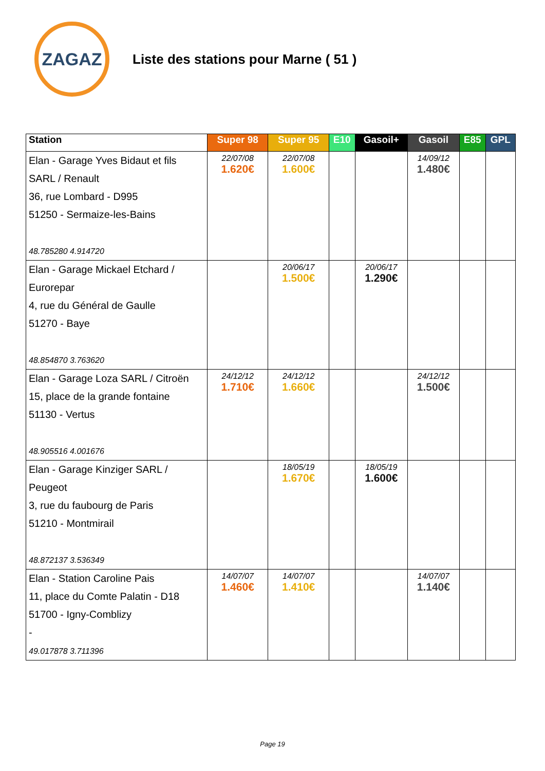ZAGAZ
Liste des stations pour Marne ( 51 )
| Station | Super 98 | Super 95 | E10 | Gasoil+ | Gasoil | E85 | GPL |
| --- | --- | --- | --- | --- | --- | --- | --- |
| Elan - Garage Yves Bidaut et fils SARL / Renault 36, rue Lombard - D995 51250 - Sermaize-les-Bains 48.785280 4.914720 | 22/07/08 1.620€ | 22/07/08 1.600€ | | | 14/09/12 1.480€ | | |
| Elan - Garage Mickael Etchard / Eurorepar 4, rue du Général de Gaulle 51270 - Baye 48.854870 3.763620 | | 20/06/17 1.500€ | | 20/06/17 1.290€ | | | |
| Elan - Garage Loza SARL / Citroën 15, place de la grande fontaine 51130 - Vertus 48.905516 4.001676 | 24/12/12 1.710€ | 24/12/12 1.660€ | | | 24/12/12 1.500€ | | |
| Elan - Garage Kinziger SARL / Peugeot 3, rue du faubourg de Paris 51210 - Montmirail 48.872137 3.536349 | | 18/05/19 1.670€ | | 18/05/19 1.600€ | | | |
| Elan - Station Caroline Pais 11, place du Comte Palatin - D18 51700 - Igny-Comblizy - 49.017878 3.711396 | 14/07/07 1.460€ | 14/07/07 1.410€ | | | 14/07/07 1.140€ | | |
Page 19